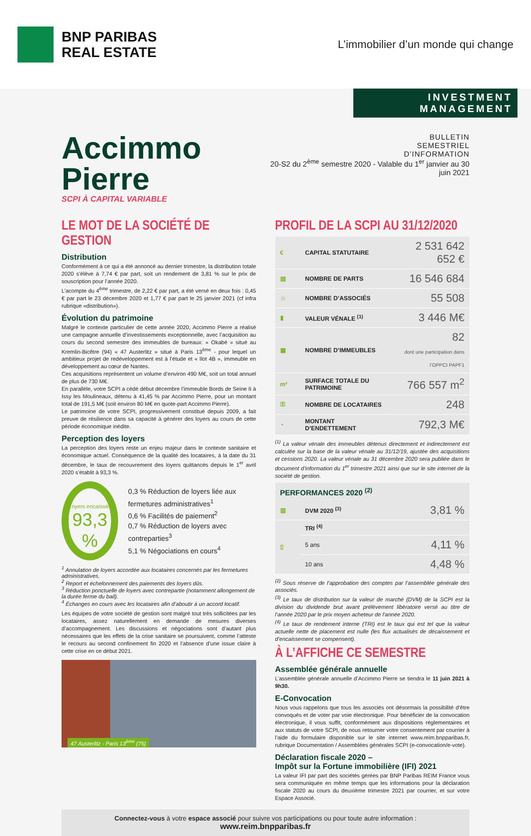BNP PARIBAS
REAL ESTATE
L’immobilier d’un monde qui change
INVESTMENT MANAGEMENT
Accimmo Pierre
SCPI À CAPITAL VARIABLE
BULLETIN
SEMESTRIEL
D’INFORMATION
20-S2 du 2<sup>ème</sup> semestre 2020 - Valable du 1<sup>er</sup> janvier au 30 juin 2021
LE MOT DE LA SOCIÉTÉ DE GESTION
Distribution
Conformément à ce qui a été annoncé au dernier trimestre, la distribution totale 2020 s’élève à 7,74 € par part, soit un rendement de 3,81 % sur le prix de souscription pour l’année 2020.
L’acompte du 4<sup>ème</sup> trimestre, de 2,22 € par part, a été versé en deux fois : 0,45 € par part le 23 décembre 2020 et 1,77 € par part le 25 janvier 2021 (cf infra rubrique «distribution»).
Évolution du patrimoine
Malgré le contexte particulier de cette année 2020, Accimmo Pierre a réalisé une campagne annuelle d’investissements exceptionnelle, avec l’acquisition au cours du second semestre des immeubles de bureaux: « Okabé » situé au Kremlin-Bicêtre (94) « 47 Austerlitz » situé à Paris 13<sup>ème</sup> - pour lequel un ambitieux projet de redéveloppement est à l’étude et « Ilot 4B », immeuble en développement au cœur de Nantes.
Ces acquisitions représentent un volume d’environ 490 M€, soit un total annuel de plus de 730 M€.
En parallèle, votre SCPI a cédé début décembre l’immeuble Bords de Seine II à Issy les Moulineaux, détenu à 41,45 % par Accimmo Pierre, pour un montant total de 191,5 M€ (soit environ 80 M€ en quote-part Accimmo Pierre).
Le patrimoine de votre SCPI, progressivement constitué depuis 2009, a fait preuve de résilience dans sa capacité à générer des loyers au cours de cette période économique inédite.
Perception des loyers
La perception des loyers reste un enjeu majeur dans le contexte sanitaire et économique actuel. Conséquence de la qualité des locataires, à la date du 31 décembre, le taux de recouvrement des loyers quittancés depuis le 1<sup>er</sup> avril 2020 s’établit à 93,3 %.
Loyers encaissés
93,3 %
0,3 % Réduction de loyers liée aux fermetures administratives<sup>1</sup>
0,6 % Facilités de paiement<sup>2</sup>
0,7 % Réduction de loyers avec contreparties<sup>3</sup>
5,1 % Négociations en cours<sup>4</sup>
<sup>1</sup> Annulation de loyers accordée aux locataires concernés par les fermetures administratives.
<sup>2</sup> Report et échelonnement des paiements des loyers dûs.
<sup>3</sup> Réduction ponctuelle de loyers avec contrepartie (notamment allongement de la durée ferme du bail).
<sup>4</sup> Échanges en cours avec les locataires afin d’aboutir à un accord locatif.
Les équipes de votre société de gestion sont malgré tout très sollicitées par les locataires, assez naturellement en demande de mesures diverses d’accompagnement. Les discussions et négociations sont d’autant plus nécessaires que les effets de la crise sanitaire se poursuivent, comme l’atteste le recours au second confinement fin 2020 et l’absence d’une issue claire à cette crise en ce début 2021.
47 Austerlitz - Paris 13<sup>ème</sup> (75)
PROFIL DE LA SCPI AU 31/12/2020
| € | CAPITAL STATUTAIRE | 2 531 642 652 € |
| ▤ | NOMBRE DE PARTS | 16 546 684 |
| ☺ | NOMBRE D’ASSOCIÉS | 55 508 |
| ▮ | VALEUR VÉNALE <sup>(1)</sup> | 3 446 M€ |
| ▦ | NOMBRE D’IMMEUBLES | 82 dont une participation dans l’OPPCI PAPF1 |
| m² | SURFACE TOTALE DU PATRIMOINE | 766 557 m<sup>2</sup> |
| ⚿ | NOMBRE DE LOCATAIRES | 248 |
| ◔ | MONTANT D’ENDETTEMENT | 792,3 M€ |
<sup>(1)</sup> La valeur vénale des immeubles détenus directement et indirectement est calculée sur la base de la valeur vénale au 31/12/19, ajustée des acquisitions et cessions 2020. La valeur vénale au 31 décembre 2020 sera publiée dans le document d’information du 1<sup>er</sup> trimestre 2021 ainsi que sur le site internet de la société de gestion.
| PERFORMANCES 2020 <sup>(2)</sup> | | |
| --- | --- | --- |
| ▥ | DVM 2020 <sup>(3)</sup> | 3,81 % |
| ▯ | TRI <sup>(4)</sup> | |
| | 5 ans | 4,11 % |
| | 10 ans | 4,48 % |
<sup>(2)</sup> Sous réserve de l’approbation des comptes par l’assemblée générale des associés.
<sup>(3)</sup> Le taux de distribution sur la valeur de marché (DVM) de la SCPI est la division du dividende brut avant prélèvement libératoire versé au titre de l’année 2020 par le prix moyen acheteur de l’année 2020.
<sup>(4)</sup> Le taux de rendement interne (TRI) est le taux qui est tel que la valeur actuelle nette de placement est nulle (les flux actualisés de décaissement et d’encaissement se compensent).
À L’AFFICHE CE SEMESTRE
Assemblée générale annuelle
L’assemblée générale annuelle d’Accimmo Pierre se tiendra le 11 juin 2021 à 9h30.
E-Convocation
Nous vous rappelons que tous les associés ont désormais la possibilité d’être convoqués et de voter par voie électronique. Pour bénéficier de la convocation électronique, il vous suffit, conformément aux dispositions réglementaires et aux statuts de votre SCPI, de nous retourner votre consentement par courrier à l’aide du formulaire disponible sur le site internet www.reim.bnpparibas.fr, rubrique Documentation / Assemblées générales SCPI (e-convocation/e-vote).
Déclaration fiscale 2020 –
Impôt sur la Fortune immobilière (IFI) 2021
La valeur IFI par part des sociétés gérées par BNP Paribas REIM France vous sera communiquée en même temps que les informations pour la déclaration fiscale 2020 au cours du deuxième trimestre 2021 par courrier, et sur votre Espace Associé.
Connectez-vous à votre espace associé pour suivre vos participations ou pour toute autre information :
www.reim.bnpparibas.fr